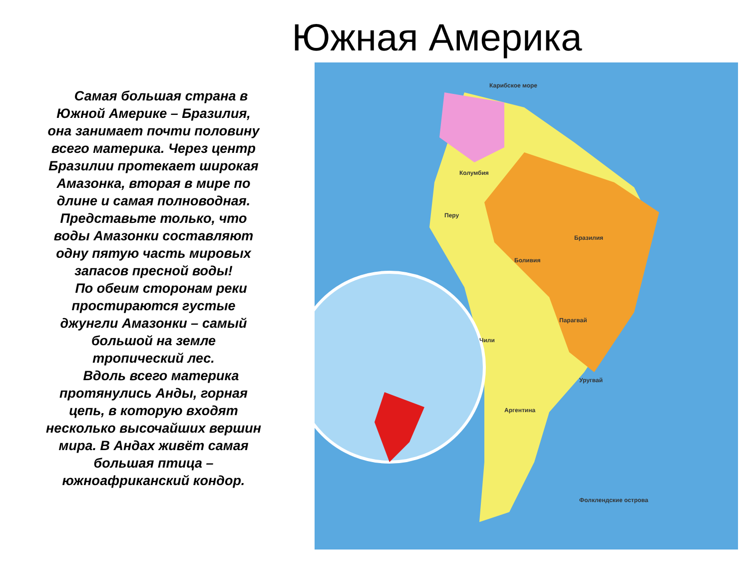Южная Америка
Самая большая страна в Южной Америке – Бразилия, она занимает почти половину всего материка. Через центр Бразилии протекает широкая Амазонка, вторая в мире по длине и самая полноводная. Представьте только, что воды Амазонки составляют одну пятую часть мировых запасов пресной воды!
По обеим сторонам реки простираются густые джунгли Амазонки – самый большой на земле тропический лес.
Вдоль всего материка протянулись Анды, горная цепь, в которую входят несколько высочайших вершин мира. В Андах живёт самая большая птица – южноафриканский кондор.
Колумбия
Бразилия
Перу
Боливия
Парагвай
Аргентина
Чили
Уругвай
Фолклендские острова
Карибское море